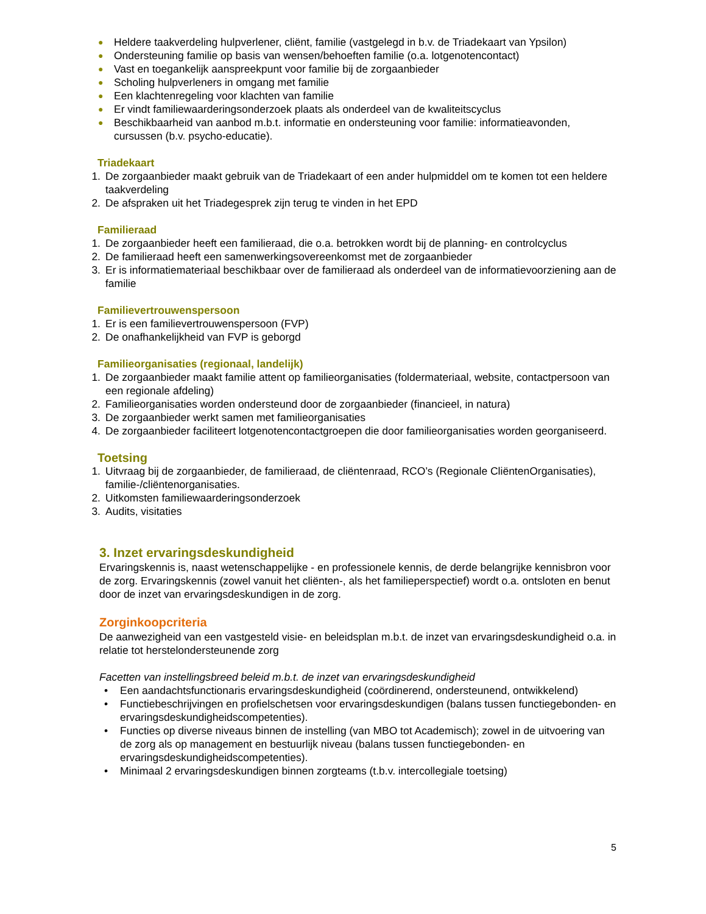● Heldere taakverdeling hulpverlener, cliënt, familie (vastgelegd in b.v. de Triadekaart van Ypsilon)
● Ondersteuning familie op basis van wensen/behoeften familie (o.a. lotgenotencontact)
● Vast en toegankelijk aanspreekpunt voor familie bij de zorgaanbieder
● Scholing hulpverleners in omgang met familie
● Een klachtenregeling voor klachten van familie
● Er vindt familiewaarderingsonderzoek plaats als onderdeel van de kwaliteitscyclus
● Beschikbaarheid van aanbod m.b.t. informatie en ondersteuning voor familie: informatieavonden, cursussen (b.v. psycho-educatie).
Triadekaart
1. De zorgaanbieder maakt gebruik van de Triadekaart of een ander hulpmiddel om te komen tot een heldere taakverdeling
2. De afspraken uit het Triadegesprek zijn terug te vinden in het EPD
Familieraad
1. De zorgaanbieder heeft een familieraad, die o.a. betrokken wordt bij de planning- en controlcyclus
2. De familieraad heeft een samenwerkingsovereenkomst met de zorgaanbieder
3. Er is informatiemateriaal beschikbaar over de familieraad als onderdeel van de informatievoorziening aan de familie
Familievertrouwenspersoon
1. Er is een familievertrouwenspersoon (FVP)
2. De onafhankelijkheid van FVP is geborgd
Familieorganisaties (regionaal, landelijk)
1. De zorgaanbieder maakt familie attent op familieorganisaties (foldermateriaal, website, contactpersoon van een regionale afdeling)
2. Familieorganisaties worden ondersteund door de zorgaanbieder (financieel, in natura)
3. De zorgaanbieder werkt samen met familieorganisaties
4. De zorgaanbieder faciliteert lotgenotencontactgroepen die door familieorganisaties worden georganiseerd.
Toetsing
1. Uitvraag bij de zorgaanbieder, de familieraad, de cliëntenraad, RCO’s (Regionale CliëntenOrganisaties), familie-/cliëntenorganisaties.
2. Uitkomsten familiewaarderingsonderzoek
3. Audits, visitaties
3. Inzet ervaringsdeskundigheid
Ervaringskennis is, naast wetenschappelijke - en professionele kennis, de derde belangrijke kennisbron voor de zorg. Ervaringskennis (zowel vanuit het cliënten-, als het familieperspectief) wordt o.a. ontsloten en benut door de inzet van ervaringsdeskundigen in de zorg.
Zorginkoopcriteria
De aanwezigheid van een vastgesteld visie- en beleidsplan m.b.t. de inzet van ervaringsdeskundigheid o.a. in relatie tot herstelondersteunende zorg
Facetten van instellingsbreed beleid m.b.t. de inzet van ervaringsdeskundigheid
• Een aandachtsfunctionaris ervaringsdeskundigheid (coördinerend, ondersteunend, ontwikkelend)
• Functiebeschrijvingen en profielschetsen voor ervaringsdeskundigen (balans tussen functiegebonden- en ervaringsdeskundigheidscompetenties).
• Functies op diverse niveaus binnen de instelling (van MBO tot Academisch); zowel in de uitvoering van de zorg als op management en bestuurlijk niveau (balans tussen functiegebonden- en ervaringsdeskundigheidscompetenties).
• Minimaal 2 ervaringsdeskundigen binnen zorgteams (t.b.v. intercollegiale toetsing)
5